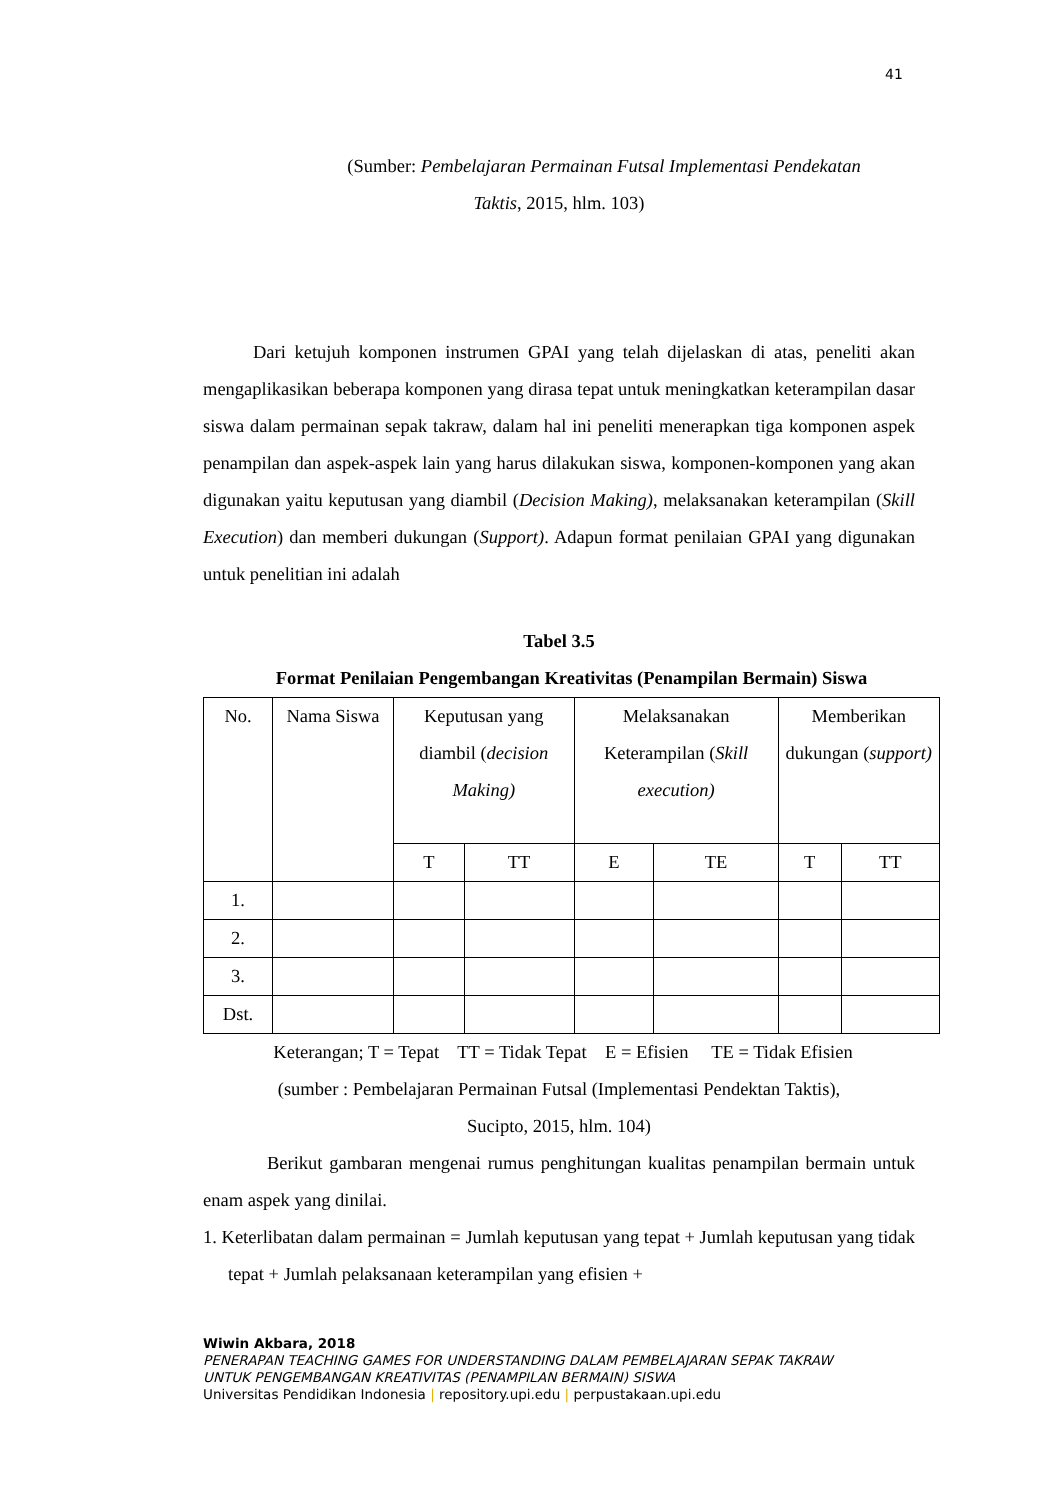41
(Sumber: Pembelajaran Permainan Futsal Implementasi Pendekatan
Taktis, 2015, hlm. 103)
Dari ketujuh komponen instrumen GPAI yang telah dijelaskan di atas, peneliti akan mengaplikasikan beberapa komponen yang dirasa tepat untuk meningkatkan keterampilan dasar siswa dalam permainan sepak takraw, dalam hal ini peneliti menerapkan tiga komponen aspek penampilan dan aspek-aspek lain yang harus dilakukan siswa, komponen-komponen yang akan digunakan yaitu keputusan yang diambil (Decision Making), melaksanakan keterampilan (Skill Execution) dan memberi dukungan (Support). Adapun format penilaian GPAI yang digunakan untuk penelitian ini adalah
Tabel 3.5
Format Penilaian Pengembangan Kreativitas (Penampilan Bermain) Siswa
| No. | Nama Siswa | Keputusan yang diambil ( decision Making) | | Melaksanakan Keterampilan ( Skill execution) | | Memberikan dukungan ( support) | |
| --- | --- | --- | --- | --- | --- | --- | --- |
| | | T | TT | E | TE | T | TT |
| 1. | | | | | | | |
| 2. | | | | | | | |
| 3. | | | | | | | |
| Dst. | | | | | | | |
Keterangan; T = Tepat TT = Tidak Tepat E = Efisien TE = Tidak Efisien
(sumber : Pembelajaran Permainan Futsal (Implementasi Pendektan Taktis),
Sucipto, 2015, hlm. 104)
Berikut gambaran mengenai rumus penghitungan kualitas penampilan bermain untuk enam aspek yang dinilai.
1. Keterlibatan dalam permainan = Jumlah keputusan yang tepat + Jumlah keputusan yang tidak tepat + Jumlah pelaksanaan keterampilan yang efisien +
Wiwin Akbara, 2018
PENERAPAN TEACHING GAMES FOR UNDERSTANDING DALAM PEMBELAJARAN SEPAK TAKRAW
UNTUK PENGEMBANGAN KREATIVITAS (PENAMPILAN BERMAIN) SISWA
Universitas Pendidikan Indonesia | repository.upi.edu | perpustakaan.upi.edu